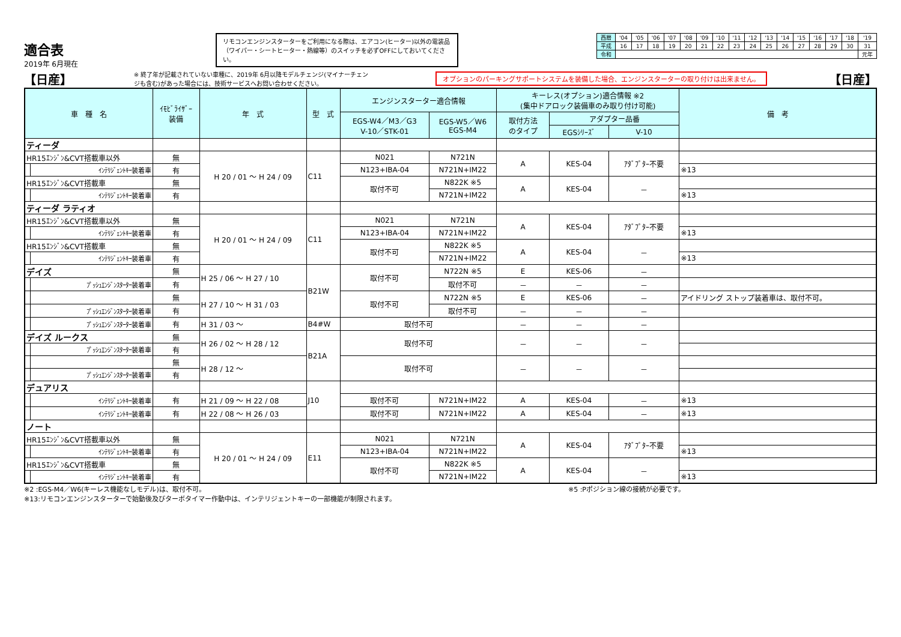適合表
2019年 6月現在
リモコンエンジンスターターをご利用になる際は、エアコン(ヒーター)以外の電装品（ワイパー・シートヒーター・熱線等）のスイッチを必ずOFFにしておいてください。
| 西暦 | '04 | '05 | '06 | '07 | '08 | '09 | '10 | '11 | '12 | '13 | '14 | '15 | '16 | '17 | '18 | '19 |
| 平成 | 16 | 17 | 18 | 19 | 20 | 21 | 22 | 23 | 24 | 25 | 26 | 27 | 28 | 29 | 30 | 31 |
| 令和 | | | | | | | | | | | | | | | | 元年 |
【日産】 ※ 終了年が記載されていない車種に、2019年 6月以降モデルチェンジ(マイナーチェンジも含む)があった場合には、技術サービスへお問い合わせください。 オプションのパーキングサポートシステムを装備した場合、エンジンスターターの取り付けは出来ません。 【日産】
| 車 種 名 | | ｲﾓﾋﾞﾗｲｻﾞｰ 装備 | 年 式 | 型 式 | エンジンスターター適合情報 | | キーレス(オプション)適合情報 ※2 (集中ドアロック装備車のみ取り付け可能) | | | 備 考 |
| --- | --- | --- | --- | --- | --- | --- | --- | --- | --- | --- |
| | | | | | EGS-W4／M3／G3 V-10／STK-01 | EGS-W5／W6 EGS-M4 | 取付方法 のタイプ | アダプター品番 | | |
| | | | | | | | | EGSｼﾘｰｽﾞ | V-10 | |
| ティーダ | | | | | | | | | | |
| HR15ｴﾝｼﾞﾝ&CVT搭載車以外 | | 無 | H 20 / 01 ～ H 24 / 09 | C11 | N021 | N721N | A | KES-04 | ｱﾀﾞﾌﾟﾀｰ不要 | |
| | ｲﾝﾃﾘｼﾞｪﾝﾄｷｰ装着車 | 有 | | | N123+IBA-04 | N721N+IM22 | | | | ※13 |
| HR15ｴﾝｼﾞﾝ&CVT搭載車 | | 無 | | | 取付不可 | N822K ※5 | A | KES-04 | － | |
| | ｲﾝﾃﾘｼﾞｪﾝﾄｷｰ装着車 | 有 | | | | N721N+IM22 | | | | ※13 |
| ティーダ ラティオ | | | | | | | | | | |
| HR15ｴﾝｼﾞﾝ&CVT搭載車以外 | | 無 | H 20 / 01 ～ H 24 / 09 | C11 | N021 | N721N | A | KES-04 | ｱﾀﾞﾌﾟﾀｰ不要 | |
| | ｲﾝﾃﾘｼﾞｪﾝﾄｷｰ装着車 | 有 | | | N123+IBA-04 | N721N+IM22 | | | | ※13 |
| HR15ｴﾝｼﾞﾝ&CVT搭載車 | | 無 | | | 取付不可 | N822K ※5 | A | KES-04 | － | |
| | ｲﾝﾃﾘｼﾞｪﾝﾄｷｰ装着車 | 有 | | | | N721N+IM22 | | | | ※13 |
| デイズ | | 無 | H 25 / 06 ～ H 27 / 10 | B21W | 取付不可 | N722N ※5 | E | KES-06 | － | |
| | ﾌﾟｯｼｭｴﾝｼﾞﾝｽﾀｰﾀｰ装着車 | 有 | | | | 取付不可 | － | － | － | |
| | | 無 | H 27 / 10 ～ H 31 / 03 | | 取付不可 | N722N ※5 | E | KES-06 | － | アイドリング ストップ装着車は、取付不可。 |
| | ﾌﾟｯｼｭｴﾝｼﾞﾝｽﾀｰﾀｰ装着車 | 有 | | | | 取付不可 | － | － | － | |
| | ﾌﾟｯｼｭｴﾝｼﾞﾝｽﾀｰﾀｰ装着車 | 有 | H 31 / 03 ～ | B4#W | 取付不可 | | － | － | － | |
| デイズ ルークス | | 無 | H 26 / 02 ～ H 28 / 12 | B21A | 取付不可 | | － | － | － | |
| | ﾌﾟｯｼｭｴﾝｼﾞﾝｽﾀｰﾀｰ装着車 | 有 | | | | | | | | |
| | | 無 | H 28 / 12 ～ | | 取付不可 | | － | － | － | |
| | ﾌﾟｯｼｭｴﾝｼﾞﾝｽﾀｰﾀｰ装着車 | 有 | | | | | | | | |
| デュアリス | | | | J10 | | | | | | |
| | ｲﾝﾃﾘｼﾞｪﾝﾄｷｰ装着車 | 有 | H 21 / 09 ～ H 22 / 08 | | 取付不可 | N721N+IM22 | A | KES-04 | － | ※13 |
| | ｲﾝﾃﾘｼﾞｪﾝﾄｷｰ装着車 | 有 | H 22 / 08 ～ H 26 / 03 | | 取付不可 | N721N+IM22 | A | KES-04 | － | ※13 |
| ノート | | | | | | | | | | |
| HR15ｴﾝｼﾞﾝ&CVT搭載車以外 | | 無 | H 20 / 01 ～ H 24 / 09 | E11 | N021 | N721N | A | KES-04 | ｱﾀﾞﾌﾟﾀｰ不要 | |
| | ｲﾝﾃﾘｼﾞｪﾝﾄｷｰ装着車 | 有 | | | N123+IBA-04 | N721N+IM22 | | | | ※13 |
| HR15ｴﾝｼﾞﾝ&CVT搭載車 | | 無 | | | 取付不可 | N822K ※5 | A | KES-04 | － | |
| | ｲﾝﾃﾘｼﾞｪﾝﾄｷｰ装着車 | 有 | | | | N721N+IM22 | | | | ※13 |
※2 :EGS-M4／W6(キーレス機能なしモデル)は、取付不可。 ※5 :Pポジション線の接続が必要です。
※13:リモコンエンジンスターターで始動後及びターボタイマー作動中は、インテリジェントキーの一部機能が制限されます。